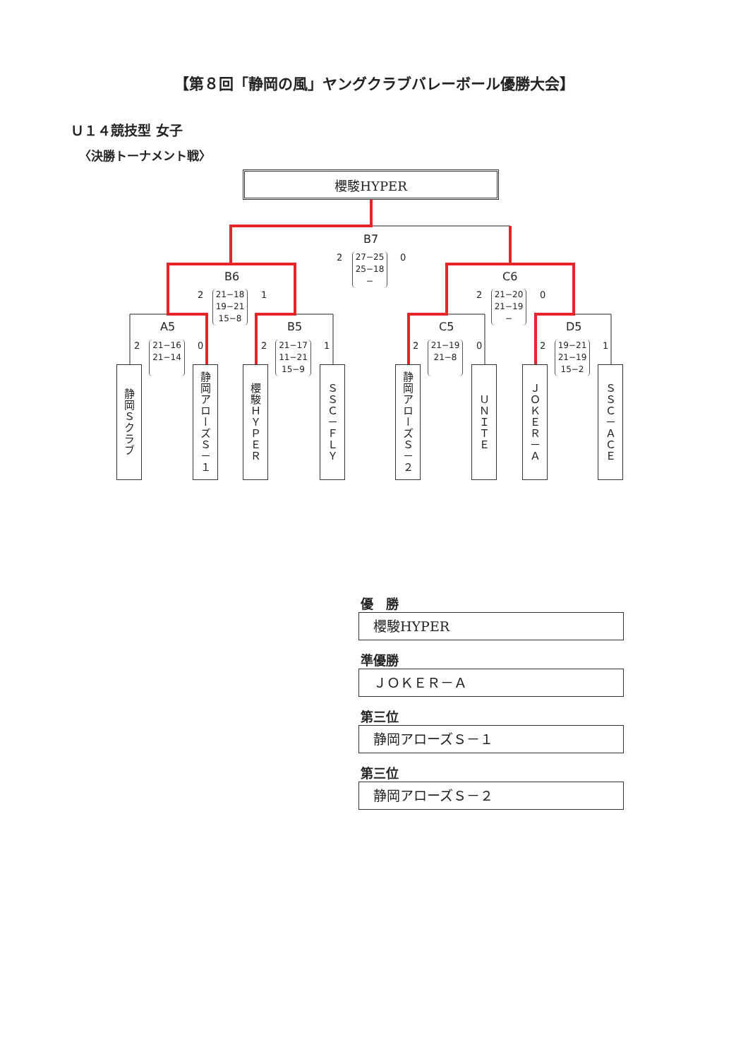【第８回「静岡の風」ヤングクラブバレーボール優勝大会】
Ｕ１４競技型 女子
〈決勝トーナメント戦〉
櫻駿HYPER
B7
2
27−25
25−18
−
0
B6
2
21−18
19−21
15−8
1
C6
2
21−20
21−19
−
0
A5
2
21−16
21−14
0
B5
2
21−17
11−21
15−9
1
C5
2
21−19
21−8
0
D5
2
19−21
21−19
15−2
1
静岡Ｓクラブ
静岡アローズＳ－１
櫻駿ＨＹＰＥＲ
ＳＳＣ－ＦＬＹ
静岡アローズＳ－２
ＵＮＩＴＥ
ＪＯＫＥＲ－Ａ
ＳＳＣ－ＡＣＥ
優　勝
櫻駿HYPER
準優勝
ＪＯＫＥＲ－Ａ
第三位
静岡アローズＳ－１
第三位
静岡アローズＳ－２